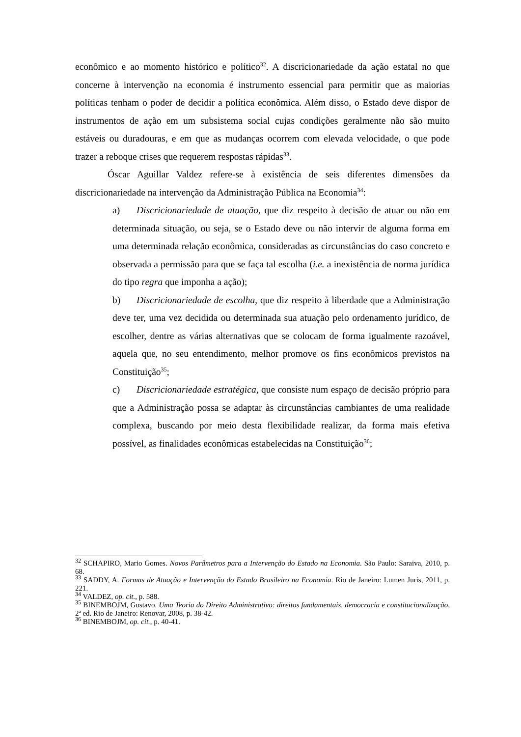econômico e ao momento histórico e político<sup>32</sup>. A discricionariedade da ação estatal no que concerne à intervenção na economia é instrumento essencial para permitir que as maiorias políticas tenham o poder de decidir a política econômica. Além disso, o Estado deve dispor de instrumentos de ação em um subsistema social cujas condições geralmente não são muito estáveis ou duradouras, e em que as mudanças ocorrem com elevada velocidade, o que pode trazer a reboque crises que requerem respostas rápidas<sup>33</sup>.
Óscar Aguillar Valdez refere-se à existência de seis diferentes dimensões da discricionariedade na intervenção da Administração Pública na Economia<sup>34</sup>:
a) Discricionariedade de atuação, que diz respeito à decisão de atuar ou não em determinada situação, ou seja, se o Estado deve ou não intervir de alguma forma em uma determinada relação econômica, consideradas as circunstâncias do caso concreto e observada a permissão para que se faça tal escolha (i.e. a inexistência de norma jurídica do tipo regra que imponha a ação);
b) Discricionariedade de escolha, que diz respeito à liberdade que a Administração deve ter, uma vez decidida ou determinada sua atuação pelo ordenamento jurídico, de escolher, dentre as várias alternativas que se colocam de forma igualmente razoável, aquela que, no seu entendimento, melhor promove os fins econômicos previstos na Constituição<sup>35</sup>;
c) Discricionariedade estratégica, que consiste num espaço de decisão próprio para que a Administração possa se adaptar às circunstâncias cambiantes de uma realidade complexa, buscando por meio desta flexibilidade realizar, da forma mais efetiva possível, as finalidades econômicas estabelecidas na Constituição<sup>36</sup>;
<sup>32</sup> SCHAPIRO, Mario Gomes. Novos Parâmetros para a Intervenção do Estado na Economia. São Paulo: Saraiva, 2010, p. 68.
<sup>33</sup> SADDY, A. Formas de Atuação e Intervenção do Estado Brasileiro na Economia. Rio de Janeiro: Lumen Juris, 2011, p. 221.
<sup>34</sup> VALDEZ, op. cit., p. 588.
<sup>35</sup> BINEMBOJM, Gustavo. Uma Teoria do Direito Administrativo: direitos fundamentais, democracia e constitucionalização, 2ª ed. Rio de Janeiro: Renovar, 2008, p. 38-42.
<sup>36</sup> BINEMBOJM, op. cit., p. 40-41.